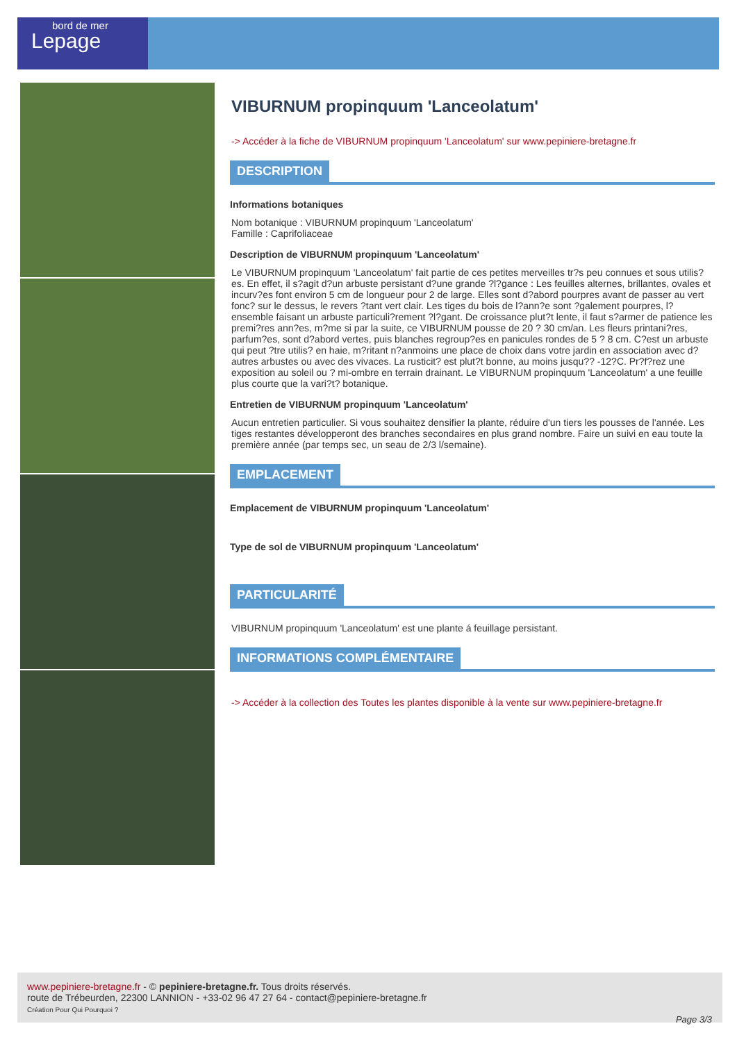bord de mer
Lepage
VIBURNUM propinquum 'Lanceolatum'
-> Accéder à la fiche de VIBURNUM propinquum 'Lanceolatum' sur www.pepiniere-bretagne.fr
DESCRIPTION
Informations botaniques
Nom botanique : VIBURNUM propinquum 'Lanceolatum'
Famille : Caprifoliaceae
Description de VIBURNUM propinquum 'Lanceolatum'
Le VIBURNUM propinquum 'Lanceolatum' fait partie de ces petites merveilles tr?s peu connues et sous utilis?es. En effet, il s?agit d?un arbuste persistant d?une grande ?l?gance : Les feuilles alternes, brillantes, ovales et incurv?es font environ 5 cm de longueur pour 2 de large. Elles sont d?abord pourpres avant de passer au vert fonc? sur le dessus, le revers ?tant vert clair. Les tiges du bois de l?ann?e sont ?galement pourpres, l?ensemble faisant un arbuste particuli?rement ?l?gant. De croissance plut?t lente, il faut s?armer de patience les premi?res ann?es, m?me si par la suite, ce VIBURNUM pousse de 20 ? 30 cm/an. Les fleurs printani?res, parfum?es, sont d?abord vertes, puis blanches regroup?es en panicules rondes de 5 ? 8 cm. C?est un arbuste qui peut ?tre utilis? en haie, m?ritant n?anmoins une place de choix dans votre jardin en association avec d?autres arbustes ou avec des vivaces. La rusticit? est plut?t bonne, au moins jusqu?? -12?C. Pr?f?rez une exposition au soleil ou ? mi-ombre en terrain drainant. Le VIBURNUM propinquum 'Lanceolatum' a une feuille plus courte que la vari?t? botanique.
Entretien de VIBURNUM propinquum 'Lanceolatum'
Aucun entretien particulier. Si vous souhaitez densifier la plante, réduire d'un tiers les pousses de l'année. Les tiges restantes développeront des branches secondaires en plus grand nombre. Faire un suivi en eau toute la première année (par temps sec, un seau de 2/3 l/semaine).
EMPLACEMENT
Emplacement de VIBURNUM propinquum 'Lanceolatum'
Type de sol de VIBURNUM propinquum 'Lanceolatum'
PARTICULARITÉ
VIBURNUM propinquum 'Lanceolatum' est une plante á feuillage persistant.
INFORMATIONS COMPLÉMENTAIRE
-> Accéder à la collection des Toutes les plantes disponible à la vente sur www.pepiniere-bretagne.fr
www.pepiniere-bretagne.fr - © pepiniere-bretagne.fr. Tous droits réservés.
route de Trébeurden, 22300 LANNION - +33-02 96 47 27 64 - contact@pepiniere-bretagne.fr
Création Pour Qui Pourquoi ?
Page 3/3